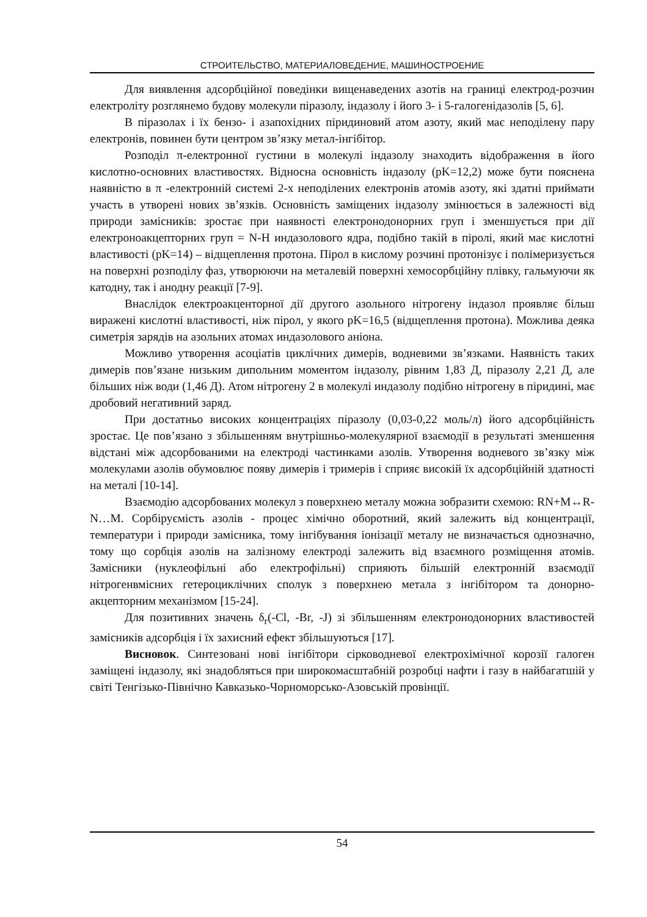СТРОИТЕЛЬСТВО, МАТЕРИАЛОВЕДЕНИЕ, МАШИНОСТРОЕНИЕ
Для виявлення адсорбційної поведінки вищенаведених азотів на границі електрод-розчин електроліту розглянемо будову молекули піразолу, індазолу і його 3- і 5-галогенідазолів [5, 6].
В піразолах і їх бензо- і азапохідних піридиновий атом азоту, який має неподілену пару електронів, повинен бути центром зв’язку метал-інгібітор.
Розподіл π-електронної густини в молекулі індазолу знаходить відображення в його кислотно-основних властивостях. Відносна основність індазолу (pK=12,2) може бути пояснена наявністю в π -електронній системі 2-х неподілених електронів атомів азоту, які здатні приймати участь в утворені нових зв’язків. Основність заміщених індазолу змінюється в залежності від природи замісників: зростає при наявності електронодонорних груп і зменшується при дії електроноакцепторних груп = N-H индазолового ядра, подібно такій в піролі, який має кислотні властивості (pK=14) – відщеплення протона. Пірол в кислому розчині протонізує і полімеризується на поверхні розподілу фаз, утворюючи на металевій поверхні хемосорбційну плівку, гальмуючи як катодну, так і анодну реакції [7-9].
Внаслідок електроакценторної дії другого азольного нітрогену індазол проявляє більш виражені кислотні властивості, ніж пірол, у якого pK=16,5 (відщеплення протона). Можлива деяка симетрія зарядів на азольних атомах индазолового аніона.
Можливо утворення асоціатів циклічних димерів, водневими зв’язками. Наявність таких димерів пов’язане низьким дипольним моментом індазолу, рівним 1,83 Д, піразолу 2,21 Д, але більших ніж води (1,46 Д). Атом нітрогену 2 в молекулі индазолу подібно нітрогену в піридині, має дробовий негативний заряд.
При достатньо високих концентраціях піразолу (0,03-0,22 моль/л) його адсорбційність зростає. Це пов’язано з збільшенням внутрішньо-молекулярної взаємодії в результаті зменшення відстані між адсорбованими на електроді частинками азолів. Утворення водневого зв’язку між молекулами азолів обумовлює появу димерів і тримерів і сприяє високій їх адсорбційній здатності на металі [10-14].
Взаємодію адсорбованих молекул з поверхнею металу можна зобразити схемою: RN+M↔R-N…M. Сорбіруємість азолів - процес хімічно оборотний, який залежить від концентрації, температури і природи замісника, тому інгібування іонізації металу не визначається однозначно, тому що сорбція азолів на залізному електроді залежить від взаємного розміщення атомів. Замісники (нуклеофільні або електрофільні) сприяють більшій електронній взаємодії нітрогенвмісних гетероциклічних сполук з поверхнею метала з інгібітором та донорно-акцепторним механізмом [15-24].
Для позитивних значень δ<sub>r</sub>(-Cl, -Br, -J) зі збільшенням електронодонорних властивостей замісників адсорбція і їх захисний ефект збільшуються [17].
Висновок. Синтезовані нові інгібітори сірководневої електрохімічної корозії галоген заміщені індазолу, які знадобляться при широкомасштабній розробці нафти і газу в найбагатшій у світі Тенгізько-Північно Кавказько-Чорноморсько-Азовській провінції.
54